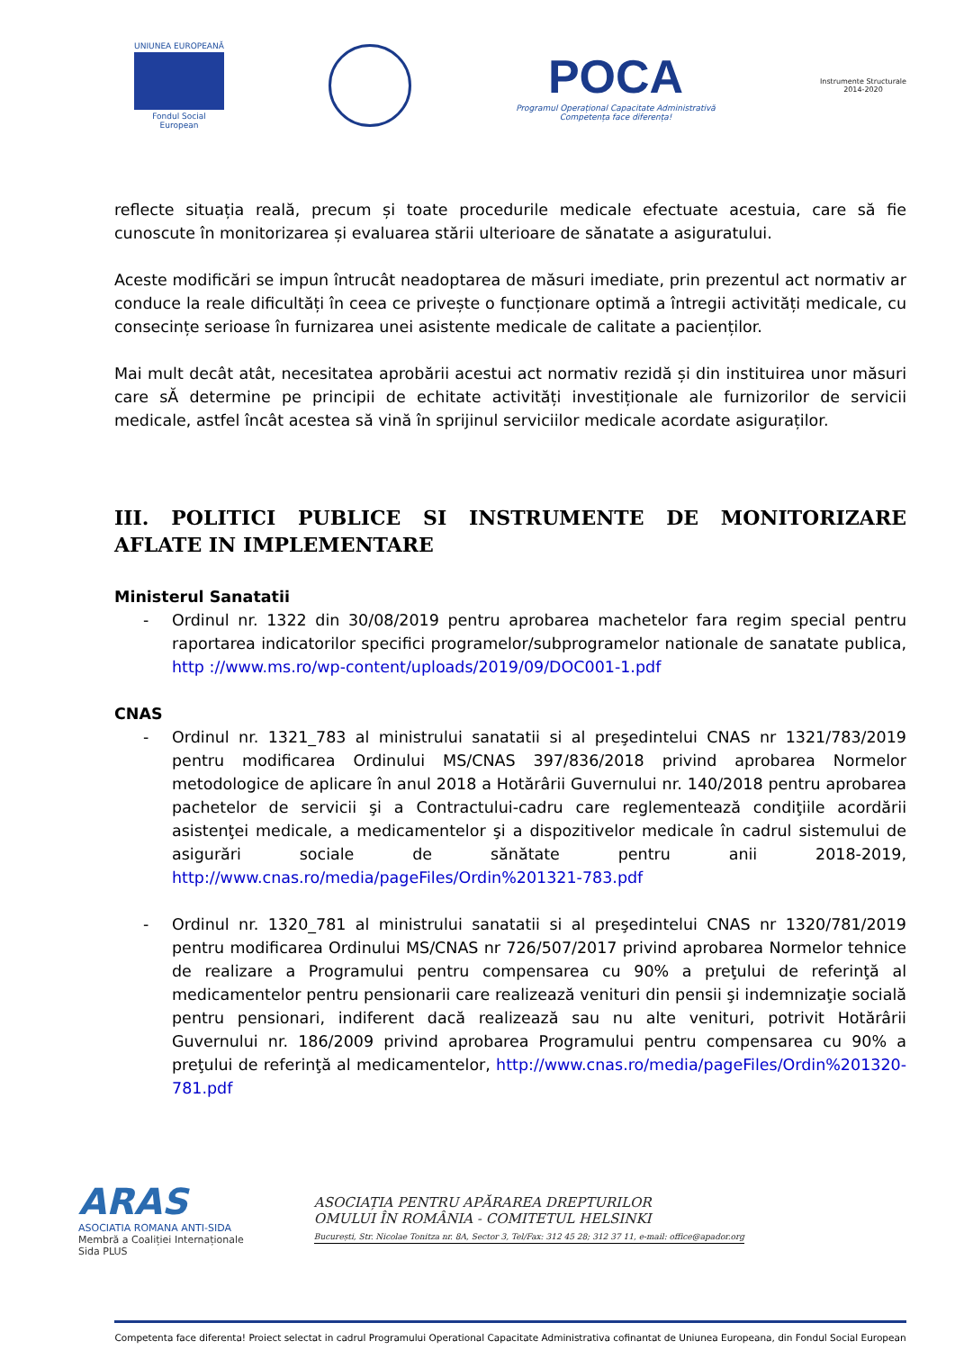UNIUNEA EUROPEANĂ
Fondul Social European
POCA
Programul Operațional Capacitate Administrativă
Competența face diferența!
Instrumente Structurale
2014-2020
reflecte situația reală, precum și toate procedurile medicale efectuate acestuia, care să fie cunoscute în monitorizarea și evaluarea stării ulterioare de sănatate a asiguratului.
Aceste modificări se impun întrucât neadoptarea de măsuri imediate, prin prezentul act normativ ar conduce la reale dificultăți în ceea ce privește o funcționare optimă a întregii activități medicale, cu consecințe serioase în furnizarea unei asistente medicale de calitate a pacienților.
Mai mult decât atât, necesitatea aprobării acestui act normativ rezidă și din instituirea unor măsuri care sĂ determine pe principii de echitate activități investiționale ale furnizorilor de servicii medicale, astfel încât acestea să vină în sprijinul serviciilor medicale acordate asiguraților.
III. POLITICI PUBLICE SI INSTRUMENTE DE MONITORIZARE AFLATE IN IMPLEMENTARE
Ministerul Sanatatii
- Ordinul nr. 1322 din 30/08/2019 pentru aprobarea machetelor fara regim special pentru raportarea indicatorilor specifici programelor/subprogramelor nationale de sanatate publica, http ://www.ms.ro/wp-content/uploads/2019/09/DOC001-1.pdf
CNAS
- Ordinul nr. 1321_783 al ministrului sanatatii si al preşedintelui CNAS nr 1321/783/2019 pentru modificarea Ordinului MS/CNAS 397/836/2018 privind aprobarea Normelor metodologice de aplicare în anul 2018 a Hotărârii Guvernului nr. 140/2018 pentru aprobarea pachetelor de servicii şi a Contractului-cadru care reglementează condiţiile acordării asistenţei medicale, a medicamentelor şi a dispozitivelor medicale în cadrul sistemului de asigurări sociale de sănătate pentru anii 2018-2019, http://www.cnas.ro/media/pageFiles/Ordin%201321-783.pdf
- Ordinul nr. 1320_781 al ministrului sanatatii si al preşedintelui CNAS nr 1320/781/2019 pentru modificarea Ordinului MS/CNAS nr 726/507/2017 privind aprobarea Normelor tehnice de realizare a Programului pentru compensarea cu 90% a preţului de referinţă al medicamentelor pentru pensionarii care realizează venituri din pensii şi indemnizaţie socială pentru pensionari, indiferent dacă realizează sau nu alte venituri, potrivit Hotărârii Guvernului nr. 186/2009 privind aprobarea Programului pentru compensarea cu 90% a preţului de referinţă al medicamentelor, http://www.cnas.ro/media/pageFiles/Ordin%201320-781.pdf
ARAS
ASOCIATIA ROMANA ANTI-SIDA
Membră a Coaliției Internaționale Sida PLUS
ASOCIAȚIA PENTRU APĂRAREA DREPTURILOR
OMULUI ÎN ROMÂNIA - COMITETUL HELSINKI
București, Str. Nicolae Tonitza nr. 8A, Sector 3, Tel/Fax: 312 45 28; 312 37 11, e-mail: office@apador.org
Competenta face diferenta! Proiect selectat in cadrul Programului Operational Capacitate Administrativa cofinantat de Uniunea Europeana, din Fondul Social European